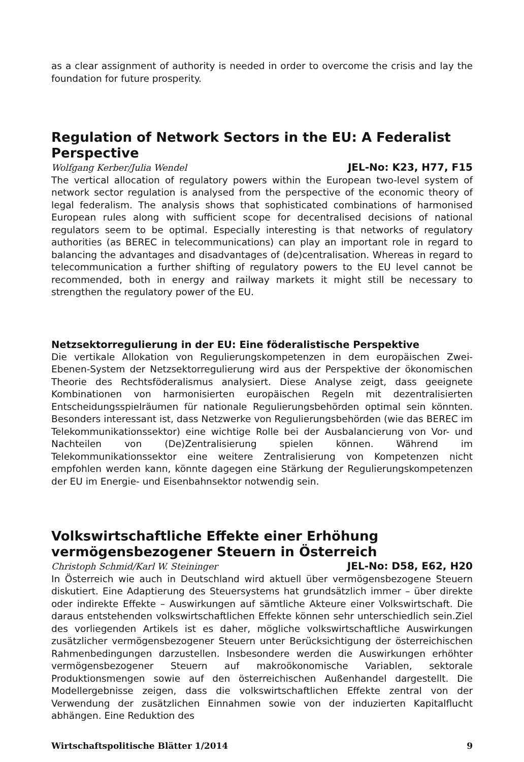as a clear assignment of authority is needed in order to overcome the crisis and lay the foundation for future prosperity.
Regulation of Network Sectors in the EU: A Federalist Perspective
Wolfgang Kerber/Julia Wendel JEL-No: K23, H77, F15
The vertical allocation of regulatory powers within the European two-level system of network sector regulation is analysed from the perspective of the economic theory of legal federalism. The analysis shows that sophisticated combinations of harmonised European rules along with sufficient scope for decentralised decisions of national regulators seem to be optimal. Especially interesting is that networks of regulatory authorities (as BEREC in telecommunications) can play an important role in regard to balancing the advantages and disadvantages of (de)centralisation. Whereas in regard to telecommunication a further shifting of regulatory powers to the EU level cannot be recommended, both in energy and railway markets it might still be necessary to strengthen the regulatory power of the EU.
Netzsektorregulierung in der EU: Eine föderalistische Perspektive
Die vertikale Allokation von Regulierungskompetenzen in dem europäischen Zwei-Ebenen-System der Netzsektorregulierung wird aus der Perspektive der ökonomischen Theorie des Rechtsföderalismus analysiert. Diese Analyse zeigt, dass geeignete Kombinationen von harmonisierten europäischen Regeln mit dezentralisierten Entscheidungsspielräumen für nationale Regulierungsbehörden optimal sein könnten. Besonders interessant ist, dass Netzwerke von Regulierungsbehörden (wie das BEREC im Telekommunikationssektor) eine wichtige Rolle bei der Ausbalancierung von Vor- und Nachteilen von (De)Zentralisierung spielen können. Während im Telekommunikationssektor eine weitere Zentralisierung von Kompetenzen nicht empfohlen werden kann, könnte dagegen eine Stärkung der Regulierungskompetenzen der EU im Energie- und Eisenbahnsektor notwendig sein.
Volkswirtschaftliche Effekte einer Erhöhung vermögensbezogener Steuern in Österreich
Christoph Schmid/Karl W. Steininger JEL-No: D58, E62, H20
In Österreich wie auch in Deutschland wird aktuell über vermögensbezogene Steuern diskutiert. Eine Adaptierung des Steuersystems hat grundsätzlich immer – über direkte oder indirekte Effekte – Auswirkungen auf sämtliche Akteure einer Volkswirtschaft. Die daraus entstehenden volkswirtschaftlichen Effekte können sehr unterschiedlich sein.Ziel des vorliegenden Artikels ist es daher, mögliche volkswirtschaftliche Auswirkungen zusätzlicher vermögensbezogener Steuern unter Berücksichtigung der österreichischen Rahmenbedingungen darzustellen. Insbesondere werden die Auswirkungen erhöhter vermögensbezogener Steuern auf makroökonomische Variablen, sektorale Produktionsmengen sowie auf den österreichischen Außenhandel dargestellt. Die Modellergebnisse zeigen, dass die volkswirtschaftlichen Effekte zentral von der Verwendung der zusätzlichen Einnahmen sowie von der induzierten Kapitalflucht abhängen. Eine Reduktion des
Wirtschaftspolitische Blätter 1/2014 9